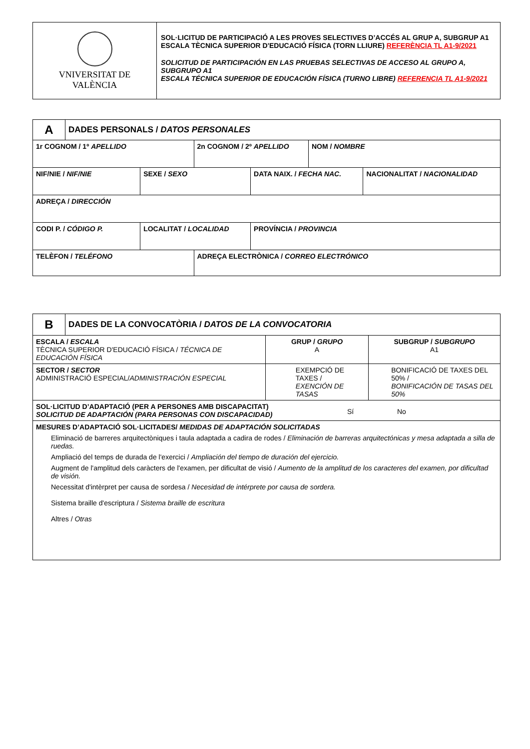| VNIVERSITAT DE VALÈNCIA | SOL·LICITUD DE PARTICIPACIÓ A LES PROVES SELECTIVES D’ACCÉS AL GRUP A, SUBGRUP A1 ESCALA TÈCNICA SUPERIOR D'EDUCACIÓ FÍSICA (TORN LLIURE) REFERÈNCIA TL A1-9/2021 SOLICITUD DE PARTICIPACIÓN EN LAS PRUEBAS SELECTIVAS DE ACCESO AL GRUPO A, SUBGRUPO A1 ESCALA TÉCNICA SUPERIOR DE EDUCACIÓN FÍSICA (TURNO LIBRE) REFERENCIA TL A1-9/2021 |
| A | DADES PERSONALS / DATOS PERSONALES | | | | | |
| 1r COGNOM / 1º APELLIDO | | | 2n COGNOM / 2º APELLIDO | | NOM / NOMBRE | |
| NIF/NIE / NIF/NIE | | SEXE / SEXO | | DATA NAIX. / FECHA NAC. | | NACIONALITAT / NACIONALIDAD |
| ADREÇA / DIRECCIÓN | | | | | | |
| CODI P. / CÓDIGO P. | | LOCALITAT / LOCALIDAD | | PROVÍNCIA / PROVINCIA | | |
| TELÈFON / TELÉFONO | | | ADREÇA ELECTRÒNICA / CORREO ELECTRÓNICO | | | |
| B | DADES DE LA CONVOCATÒRIA / DATOS DE LA CONVOCATORIA | | | |
| ESCALA / ESCALA TÈCNICA SUPERIOR D'EDUCACIÓ FÍSICA / TÉCNICA DE EDUCACIÓN FÍSICA | | GRUP / GRUPO A | SUBGRUP / SUBGRUPO A1 | |
| SECTOR / SECTOR ADMINISTRACIÓ ESPECIAL/ ADMINISTRACIÓN ESPECIAL | | EXEMPCIÓ DE TAXES / EXENCIÓN DE TASAS | | BONIFICACIÓ DE TAXES DEL 50% / BONIFICACIÓN DE TASAS DEL 50% |
| SOL·LICITUD D’ADAPTACIÓ (PER A PERSONES AMB DISCAPACITAT) SOLICITUD DE ADAPTACIÓN (PARA PERSONAS CON DISCAPACIDAD) Sí No | | | | |
| MESURES D’ADAPTACIÓ SOL·LICITADES/ MEDIDAS DE ADAPTACIÓN SOLICITADAS Eliminació de barreres arquitectòniques i taula adaptada a cadira de rodes / Eliminación de barreras arquitectónicas y mesa adaptada a silla de ruedas. Ampliació del temps de durada de l'exercici / Ampliación del tiempo de duración del ejercicio. Augment de l'amplitud dels caràcters de l'examen, per dificultat de visió / Aumento de la amplitud de los caracteres del examen, por dificultad de visión. Necessitat d'intèrpret per causa de sordesa / Necesidad de intérprete por causa de sordera. Sistema braille d'escriptura / Sistema braille de escritura Altres / Otras | | | | |